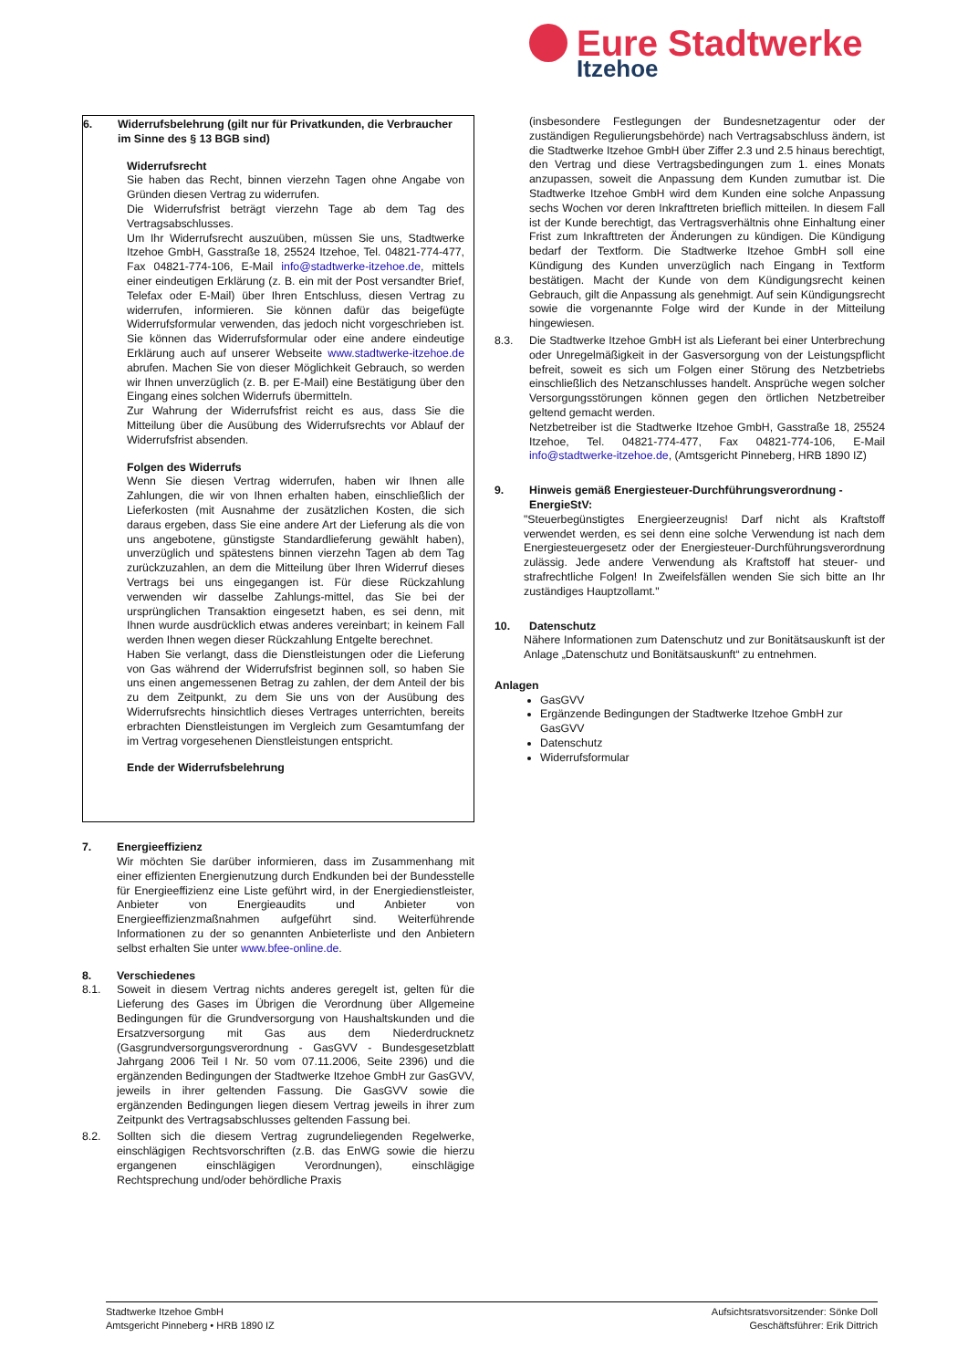Eure Stadtwerke
Itzehoe
6. Widerrufsbelehrung (gilt nur für Privatkunden, die Verbraucher im Sinne des § 13 BGB sind)
Widerrufsrecht
Sie haben das Recht, binnen vierzehn Tagen ohne Angabe von Gründen diesen Vertrag zu widerrufen.
Die Widerrufsfrist beträgt vierzehn Tage ab dem Tag des Vertragsabschlusses.
Um Ihr Widerrufsrecht auszuüben, müssen Sie uns, Stadtwerke Itzehoe GmbH, Gasstraße 18, 25524 Itzehoe, Tel. 04821-774-477, Fax 04821-774-106, E-Mail info@stadtwerke-itzehoe.de, mittels einer eindeutigen Erklärung (z. B. ein mit der Post versandter Brief, Telefax oder E-Mail) über Ihren Entschluss, diesen Vertrag zu widerrufen, informieren. Sie können dafür das beigefügte Widerrufsformular verwenden, das jedoch nicht vorgeschrieben ist. Sie können das Widerrufsformular oder eine andere eindeutige Erklärung auch auf unserer Webseite www.stadtwerke-itzehoe.de abrufen. Machen Sie von dieser Möglichkeit Gebrauch, so werden wir Ihnen unverzüglich (z. B. per E-Mail) eine Bestätigung über den Eingang eines solchen Widerrufs übermitteln.
Zur Wahrung der Widerrufsfrist reicht es aus, dass Sie die Mitteilung über die Ausübung des Widerrufsrechts vor Ablauf der Widerrufsfrist absenden.
Folgen des Widerrufs
Wenn Sie diesen Vertrag widerrufen, haben wir Ihnen alle Zahlungen, die wir von Ihnen erhalten haben, einschließlich der Lieferkosten (mit Ausnahme der zusätzlichen Kosten, die sich daraus ergeben, dass Sie eine andere Art der Lieferung als die von uns angebotene, günstigste Standardlieferung gewählt haben), unverzüglich und spätestens binnen vierzehn Tagen ab dem Tag zurückzuzahlen, an dem die Mitteilung über Ihren Widerruf dieses Vertrags bei uns eingegangen ist. Für diese Rückzahlung verwenden wir dasselbe Zahlungs-mittel, das Sie bei der ursprünglichen Transaktion eingesetzt haben, es sei denn, mit Ihnen wurde ausdrücklich etwas anderes vereinbart; in keinem Fall werden Ihnen wegen dieser Rückzahlung Entgelte berechnet.
Haben Sie verlangt, dass die Dienstleistungen oder die Lieferung von Gas während der Widerrufsfrist beginnen soll, so haben Sie uns einen angemessenen Betrag zu zahlen, der dem Anteil der bis zu dem Zeitpunkt, zu dem Sie uns von der Ausübung des Widerrufsrechts hinsichtlich dieses Vertrages unterrichten, bereits erbrachten Dienstleistungen im Vergleich zum Gesamtumfang der im Vertrag vorgesehenen Dienstleistungen entspricht.
Ende der Widerrufsbelehrung
7. Energieeffizienz
Wir möchten Sie darüber informieren, dass im Zusammenhang mit einer effizienten Energienutzung durch Endkunden bei der Bundesstelle für Energieeffizienz eine Liste geführt wird, in der Energiedienstleister, Anbieter von Energieaudits und Anbieter von Energieeffizienzmaßnahmen aufgeführt sind. Weiterführende Informationen zu der so genannten Anbieterliste und den Anbietern selbst erhalten Sie unter www.bfee-online.de.
8. Verschiedenes
8.1. Soweit in diesem Vertrag nichts anderes geregelt ist, gelten für die Lieferung des Gases im Übrigen die Verordnung über Allgemeine Bedingungen für die Grundversorgung von Haushaltskunden und die Ersatzversorgung mit Gas aus dem Niederdrucknetz (Gasgrundversorgungsverordnung - GasGVV - Bundesgesetzblatt Jahrgang 2006 Teil I Nr. 50 vom 07.11.2006, Seite 2396) und die ergänzenden Bedingungen der Stadtwerke Itzehoe GmbH zur GasGVV, jeweils in ihrer geltenden Fassung. Die GasGVV sowie die ergänzenden Bedingungen liegen diesem Vertrag jeweils in ihrer zum Zeitpunkt des Vertragsabschlusses geltenden Fassung bei.
8.2. Sollten sich die diesem Vertrag zugrundeliegenden Regelwerke, einschlägigen Rechtsvorschriften (z.B. das EnWG sowie die hierzu ergangenen einschlägigen Verordnungen), einschlägige Rechtsprechung und/oder behördliche Praxis
(insbesondere Festlegungen der Bundesnetzagentur oder der zuständigen Regulierungsbehörde) nach Vertragsabschluss ändern, ist die Stadtwerke Itzehoe GmbH über Ziffer 2.3 und 2.5 hinaus berechtigt, den Vertrag und diese Vertragsbedingungen zum 1. eines Monats anzupassen, soweit die Anpassung dem Kunden zumutbar ist. Die Stadtwerke Itzehoe GmbH wird dem Kunden eine solche Anpassung sechs Wochen vor deren Inkrafttreten brieflich mitteilen. In diesem Fall ist der Kunde berechtigt, das Vertragsverhältnis ohne Einhaltung einer Frist zum Inkrafttreten der Änderungen zu kündigen. Die Kündigung bedarf der Textform. Die Stadtwerke Itzehoe GmbH soll eine Kündigung des Kunden unverzüglich nach Eingang in Textform bestätigen. Macht der Kunde von dem Kündigungsrecht keinen Gebrauch, gilt die Anpassung als genehmigt. Auf sein Kündigungsrecht sowie die vorgenannte Folge wird der Kunde in der Mitteilung hingewiesen.
8.3. Die Stadtwerke Itzehoe GmbH ist als Lieferant bei einer Unterbrechung oder Unregelmäßigkeit in der Gasversorgung von der Leistungspflicht befreit, soweit es sich um Folgen einer Störung des Netzbetriebs einschließlich des Netzanschlusses handelt. Ansprüche wegen solcher Versorgungsstörungen können gegen den örtlichen Netzbetreiber geltend gemacht werden.
Netzbetreiber ist die Stadtwerke Itzehoe GmbH, Gasstraße 18, 25524 Itzehoe, Tel. 04821-774-477, Fax 04821-774-106, E-Mail info@stadtwerke-itzehoe.de, (Amtsgericht Pinneberg, HRB 1890 IZ)
9. Hinweis gemäß Energiesteuer-Durchführungsverordnung - EnergieStV:
"Steuerbegünstigtes Energieerzeugnis! Darf nicht als Kraftstoff verwendet werden, es sei denn eine solche Verwendung ist nach dem Energiesteuergesetz oder der Energiesteuer-Durchführungsverordnung zulässig. Jede andere Verwendung als Kraftstoff hat steuer- und strafrechtliche Folgen! In Zweifelsfällen wenden Sie sich bitte an Ihr zuständiges Hauptzollamt."
10. Datenschutz
Nähere Informationen zum Datenschutz und zur Bonitätsauskunft ist der Anlage „Datenschutz und Bonitätsauskunft“ zu entnehmen.
Anlagen
GasGVV
Ergänzende Bedingungen der Stadtwerke Itzehoe GmbH zur GasGVV
Datenschutz
Widerrufsformular
Stadtwerke Itzehoe GmbH
Amtsgericht Pinneberg • HRB 1890 IZ
Aufsichtsratsvorsitzender: Sönke Doll
Geschäftsführer: Erik Dittrich